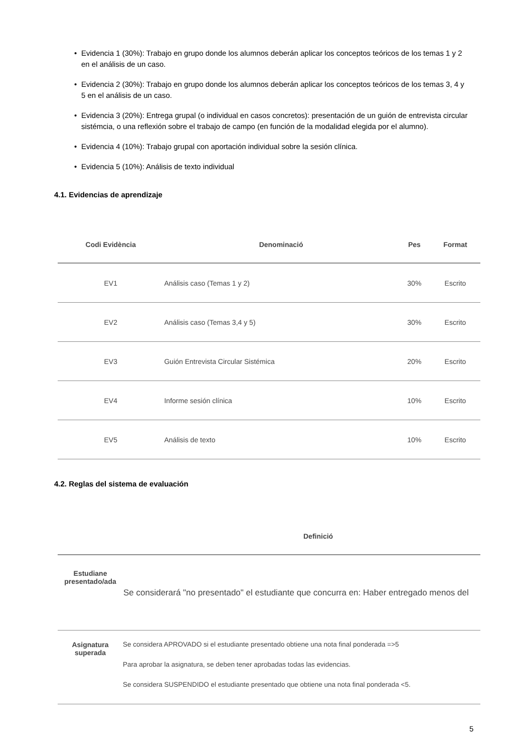• Evidencia 1 (30%): Trabajo en grupo donde los alumnos deberán aplicar los conceptos teóricos de los temas 1 y 2 en el análisis de un caso.
• Evidencia 2 (30%): Trabajo en grupo donde los alumnos deberán aplicar los conceptos teóricos de los temas 3, 4 y 5 en el análisis de un caso.
• Evidencia 3 (20%): Entrega grupal (o individual en casos concretos): presentación de un guión de entrevista circular sistémcia, o una reflexión sobre el trabajo de campo (en función de la modalidad elegida por el alumno).
• Evidencia 4 (10%): Trabajo grupal con aportación individual sobre la sesión clínica.
• Evidencia 5 (10%): Análisis de texto individual
4.1. Evidencias de aprendizaje
| Codi Evidència | Denominació | Pes | Format |
| --- | --- | --- | --- |
| EV1 | Análisis caso (Temas 1 y 2) | 30% | Escrito |
| EV2 | Análisis caso (Temas 3,4 y 5) | 30% | Escrito |
| EV3 | Guión Entrevista Circular Sistémica | 20% | Escrito |
| EV4 | Informe sesión clínica | 10% | Escrito |
| EV5 | Análisis de texto | 10% | Escrito |
4.2. Reglas del sistema de evaluación
| | Definició |
| --- | --- |
| Estudiane presentado/ada | Se considerará "no presentado" el estudiante que concurra en: Haber entregado menos del |
| Asignatura superada | Se considera APROVADO si el estudiante presentado obtiene una nota final ponderada =>5 Para aprobar la asignatura, se deben tener aprobadas todas las evidencias. Se considera SUSPENDIDO el estudiante presentado que obtiene una nota final ponderada <5. |
5